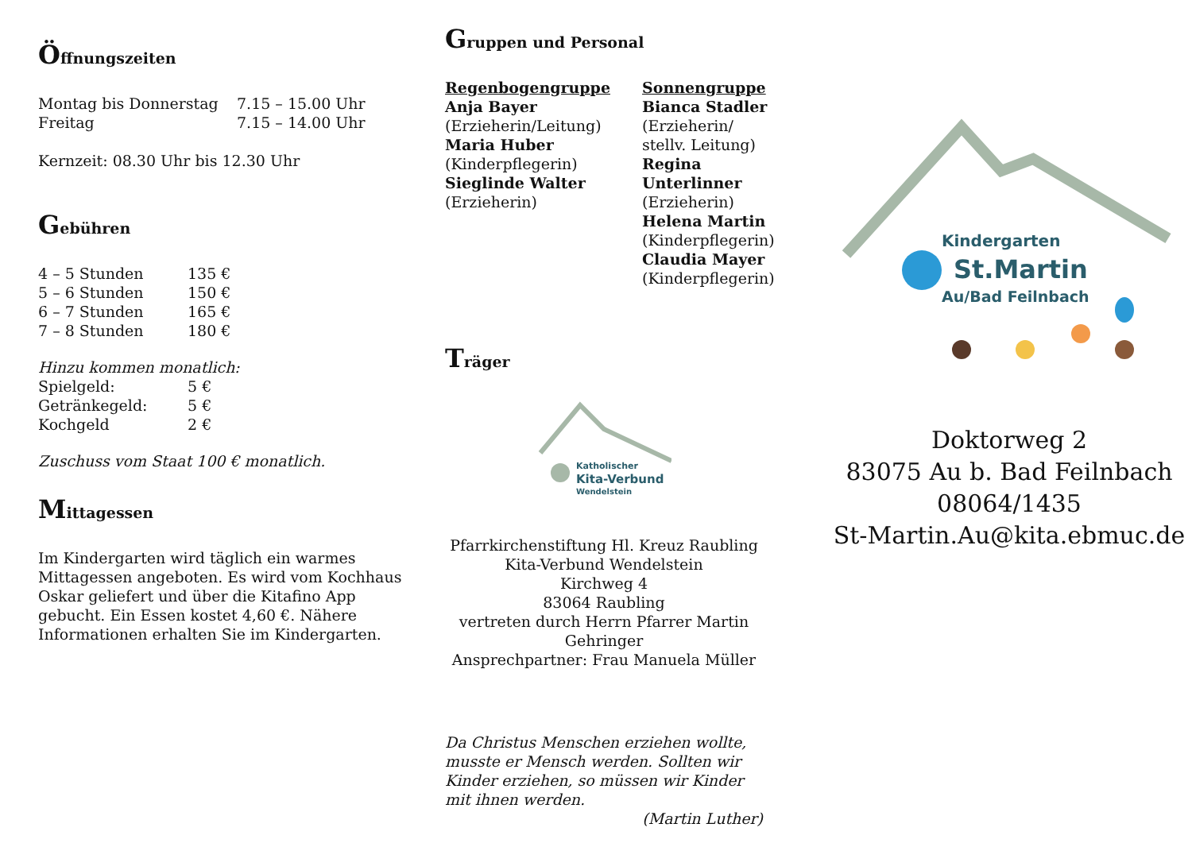Öffnungszeiten
| Montag bis Donnerstag | 7.15 – 15.00 Uhr |
| Freitag | 7.15 – 14.00 Uhr |
Kernzeit: 08.30 Uhr bis 12.30 Uhr
Gebühren
| 4 – 5 Stunden | 135 € |
| 5 – 6 Stunden | 150 € |
| 6 – 7 Stunden | 165 € |
| 7 – 8 Stunden | 180 € |
Hinzu kommen monatlich:
| Spielgeld: | 5 € |
| Getränkegeld: | 5 € |
| Kochgeld | 2 € |
Zuschuss vom Staat 100 € monatlich.
Mittagessen
Im Kindergarten wird täglich ein warmes Mittagessen angeboten. Es wird vom Kochhaus Oskar geliefert und über die Kitafino App gebucht. Ein Essen kostet 4,60 €. Nähere Informationen erhalten Sie im Kindergarten.
Gruppen und Personal
| Regenbogengruppe Anja Bayer (Erzieherin/Leitung) Maria Huber (Kinderpflegerin) Sieglinde Walter (Erzieherin) | Sonnengruppe Bianca Stadler (Erzieherin/ stellv. Leitung) Regina Unterlinner (Erzieherin) Helena Martin (Kinderpflegerin) Claudia Mayer (Kinderpflegerin) |
Träger
Katholischer
Kita-Verbund
Wendelstein
Pfarrkirchenstiftung Hl. Kreuz Raubling
Kita-Verbund Wendelstein
Kirchweg 4
83064 Raubling
vertreten durch Herrn Pfarrer Martin Gehringer
Ansprechpartner: Frau Manuela Müller
Da Christus Menschen erziehen wollte, musste er Mensch werden. Sollten wir Kinder erziehen, so müssen wir Kinder mit ihnen werden.
(Martin Luther)
Kindergarten
St.Martin
Au/Bad Feilnbach
Doktorweg 2
83075 Au b. Bad Feilnbach
08064/1435
St-Martin.Au@kita.ebmuc.de